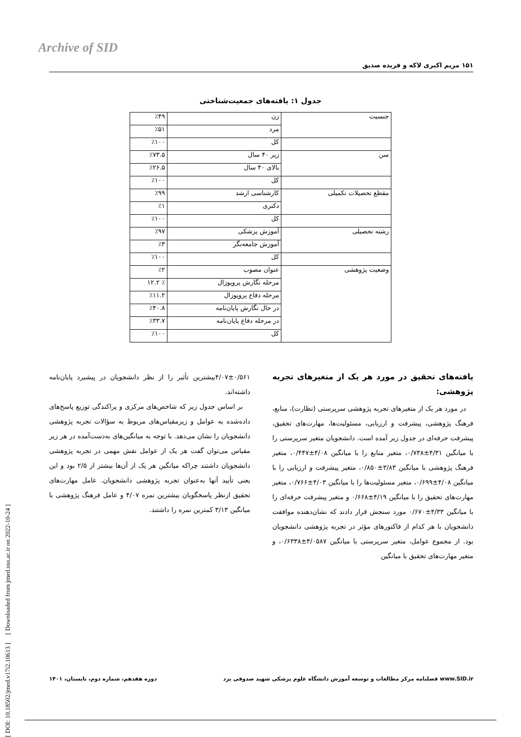Archive of SID
۱۵۱ مریم اکبری لاکه و فریده صدیق
[ DOI: 10.18502/jmed.v17i2.10613 ] [ Downloaded from jmed.ssu.ac.ir on 2022-10-24 ]
جدول ۱: یافته‌های جمعیت‌شناختی
| جنسیت | زن | ٪۴۹ |
| | مرد | ٪۵۱ |
| | کل | ٪۱۰۰ |
| سن | زیر ۴۰ سال | ٪۷۳.۵ |
| | بالای ۴۰ سال | ٪۲۶.۵ |
| | کل | ٪۱۰۰ |
| مقطع تحصیلات تکمیلی | کارشناسی ارشد | ٪۹۹ |
| | دکتری | ٪۱ |
| | کل | ٪۱۰۰ |
| رشته تحصیلی | آموزش پزشکی | ٪۹۷ |
| | آموزش جامعه‌نگر | ٪۳ |
| | کل | ٪۱۰۰ |
| وضعیت پژوهشی | عنوان مصوب | ٪۲ |
| | مرحله نگارش پروپوزال | ٪ ۱۲.۲ |
| | مرحله دفاع پروپوزال | ٪۱۱.۲ |
| | در حال نگارش پایان‌نامه | ٪۴۰.۸ |
| | در مرحله دفاع پایان‌نامه | ٪۳۳.۷ |
| | کل | ٪۱۰۰ |
یافته‌های تحقیق در مورد هر یک از متغیرهای تجربه پژوهشی:
در مورد هر یک از متغیرهای تجربه پژوهشی سرپرستی (نظارت)، منابع، فرهنگ پژوهشی، پیشرفت و ارزیابی، مسئولیت‌ها، مهارت‌های تحقیق، پیشرفت حرفه‌ای در جدول زیر آمده است. دانشجویان متغیر سرپرستی را با میانگین ۴/۳۱±۰/۷۳۸، متغیر منابع را با میانگین ۴/۰۸±۰/۴۴۷، متغیر فرهنگ پژوهشی با میانگین ۳/۸۳±۰/۸۵۰، متغیر پیشرفت و ارزیابی را با میانگین ۴/۰۸±۰/۶۹۹، متغیر مسئولیت‌ها را با میانگین ۴/۰۳±۰/۷۶۶، متغیر مهارت‌های تحقیق را با میانگین ۴/۱۹±۰/۶۶۸ و متغیر پیشرفت حرفه‌ای را با میانگین ۴/۳۳±۰/۶۷۰ مورد سنجش قرار دادند که نشان‌دهنده موافقت دانشجویان با هر کدام از فاکتورهای مؤثر در تجربه پژوهشی دانشجویان بود. از مجموع عوامل، متغیر سرپرستی با میانگین ۴/۰۵۸۷±۰/۶۳۳۸، و متغیر مهارت‌های تحقیق با میانگین
۴/۰۷±۰/۵۶۱بیشترین تأثیر را از نظر دانشجویان در پیشبرد پایان‌نامه داشته‌اند.
بر اساس جدول زیر که شاخص‌های مرکزی و پراکندگی توزیع پاسخ‌های داده‌شده به عوامل و زیرمقیاس‌های مربوط به سؤالات تجربه پژوهشی دانشجویان را نشان می‌دهد. با توجه به میانگین‌های به‌دست‌آمده در هر زیر مقیاس می‌توان گفت هر یک از عوامل نقش مهمی در تجربه پژوهشی دانشجویان داشتند چراکه میانگین هر یک از آن‌ها بیشتر از ۲/۵ بود و این یعنی تأیید آنها به‌عنوان تجربه پژوهشی دانشجویان. عامل مهارت‌های تحقیق ازنظر پاسخگویان بیشترین نمره ۴/۰۷ و عامل فرهنگ پژوهشی با میانگین ۳/۱۳ کمترین نمره را داشتند.
www.SID.ir فصلنامه مرکز مطالعات و توسعه آموزش دانشگاه علوم پزشکی شهید صدوقی یزد دوره هفدهم، شماره دوم، تابستان، ۱۴۰۱